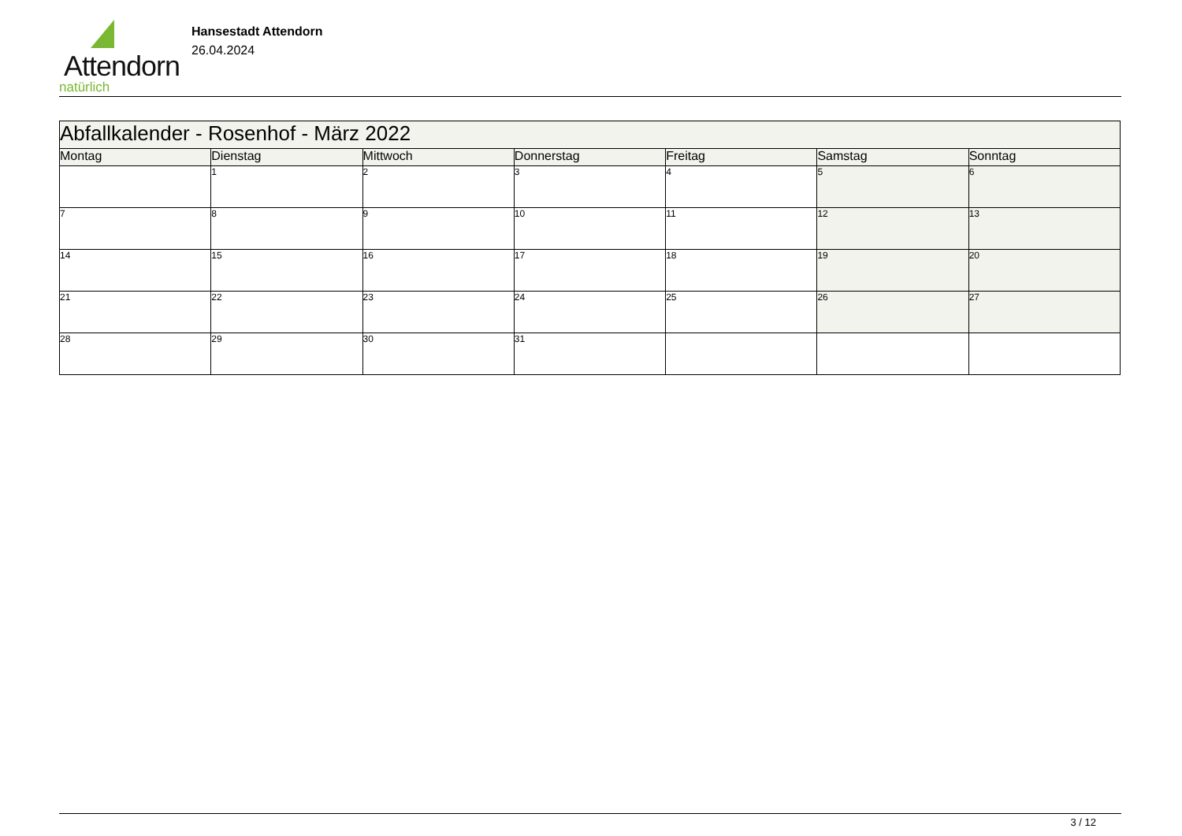Attendorn
natürlich
Hansestadt Attendorn
26.04.2024
| Abfallkalender - Rosenhof - März 2022 | | | | | | |
| Montag | Dienstag | Mittwoch | Donnerstag | Freitag | Samstag | Sonntag |
| | 1 | 2 | 3 | 4 | 5 | 6 |
| 7 | 8 | 9 | 10 | 11 | 12 | 13 |
| 14 | 15 | 16 | 17 | 18 | 19 | 20 |
| 21 | 22 | 23 | 24 | 25 | 26 | 27 |
| 28 | 29 | 30 | 31 | | | |
3 / 12